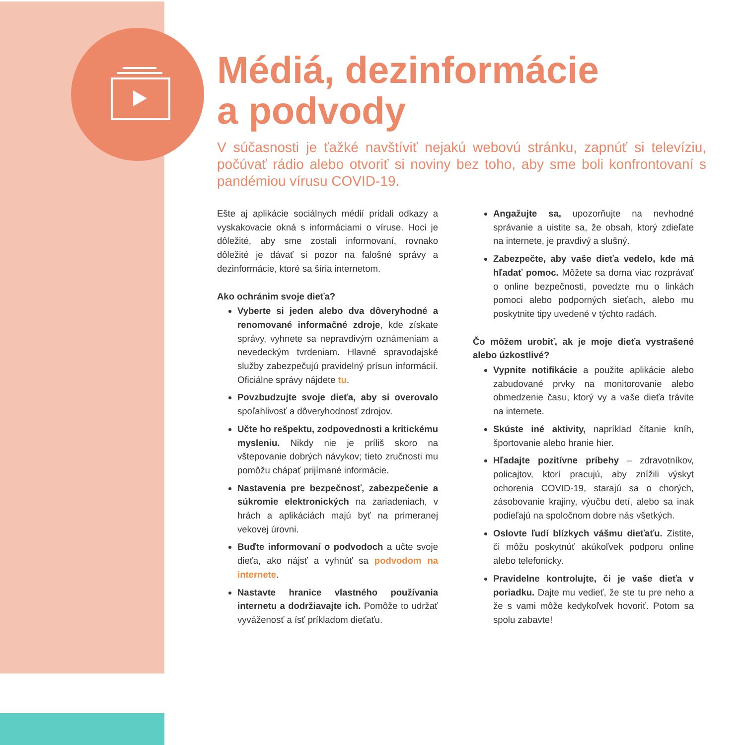Médiá, dezinformácie
a podvody
V súčasnosti je ťažké navštíviť nejakú webovú stránku, zapnúť si televíziu, počúvať rádio alebo otvoriť si noviny bez toho, aby sme boli konfrontovaní s pandémiou vírusu COVID-19.
Ešte aj aplikácie sociálnych médií pridali odkazy a vyskakovacie okná s informáciami o víruse. Hoci je dôležité, aby sme zostali informovaní, rovnako dôležité je dávať si pozor na falošné správy a dezinformácie, ktoré sa šíria internetom.
Ako ochránim svoje dieťa?
Vyberte si jeden alebo dva dôveryhodné a renomované informačné zdroje, kde získate správy, vyhnete sa nepravdivým oznámeniam a nevedeckým tvrdeniam. Hlavné spravodajské služby zabezpečujú pravidelný prísun informácií. Oficiálne správy nájdete tu.
Povzbudzujte svoje dieťa, aby si overovalo spoľahlivosť a dôveryhodnosť zdrojov.
Učte ho rešpektu, zodpovednosti a kritickému mysleniu. Nikdy nie je príliš skoro na vštepovanie dobrých návykov; tieto zručnosti mu pomôžu chápať prijímané informácie.
Nastavenia pre bezpečnosť, zabezpečenie a súkromie elektronických na zariadeniach, v hrách a aplikáciách majú byť na primeranej vekovej úrovni.
Buďte informovaní o podvodoch a učte svoje dieťa, ako nájsť a vyhnúť sa podvodom na internete.
Nastavte hranice vlastného používania internetu a dodržiavajte ich. Pomôže to udržať vyváženosť a ísť príkladom dieťaťu.
Angažujte sa, upozorňujte na nevhodné správanie a uistite sa, že obsah, ktorý zdieľate na internete, je pravdivý a slušný.
Zabezpečte, aby vaše dieťa vedelo, kde má hľadať pomoc. Môžete sa doma viac rozprávať o online bezpečnosti, povedzte mu o linkách pomoci alebo podporných sieťach, alebo mu poskytnite tipy uvedené v týchto radách.
Čo môžem urobiť, ak je moje dieťa vystrašené alebo úzkostlivé?
Vypnite notifikácie a použite aplikácie alebo zabudované prvky na monitorovanie alebo obmedzenie času, ktorý vy a vaše dieťa trávite na internete.
Skúste iné aktivity, napríklad čítanie kníh, športovanie alebo hranie hier.
Hľadajte pozitívne príbehy – zdravotníkov, policajtov, ktorí pracujú, aby znížili výskyt ochorenia COVID-19, starajú sa o chorých, zásobovanie krajiny, výučbu detí, alebo sa inak podieľajú na spoločnom dobre nás všetkých.
Oslovte ľudí blízkych vášmu dieťaťu. Zistite, či môžu poskytnúť akúkoľvek podporu online alebo telefonicky.
Pravidelne kontrolujte, či je vaše dieťa v poriadku. Dajte mu vedieť, že ste tu pre neho a že s vami môže kedykoľvek hovoriť. Potom sa spolu zabavte!